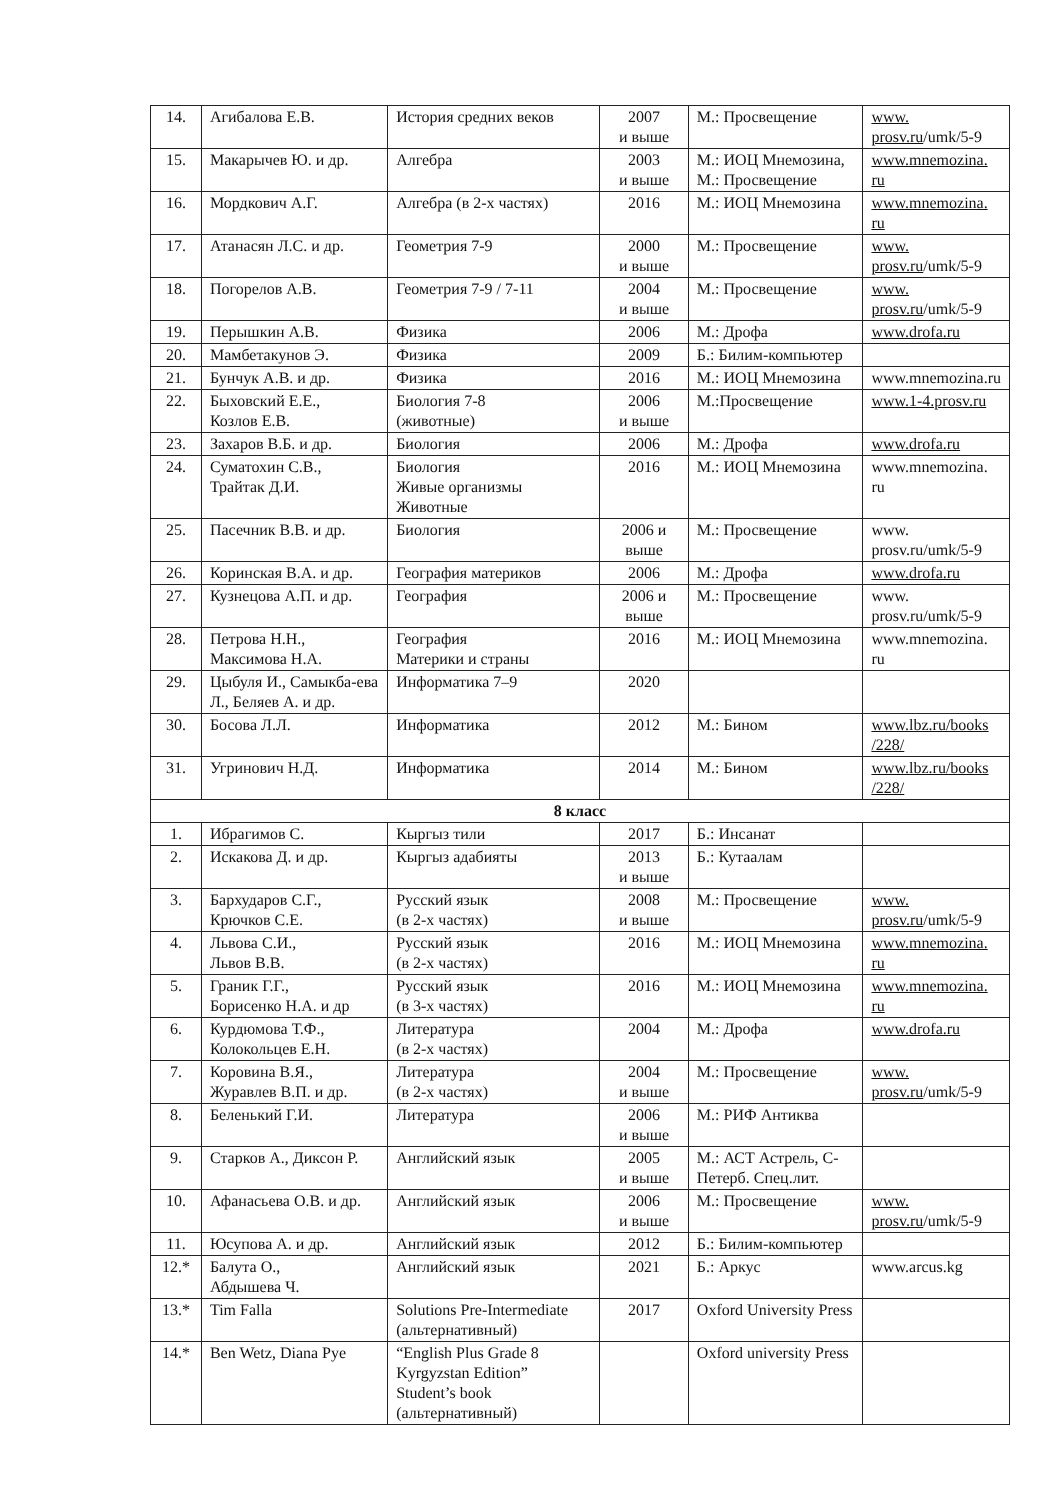| 14. | Агибалова Е.В. | История средних веков | 2007 и выше | М.: Просвещение | www. prosv.ru /umk/5-9 |
| 15. | Макарычев Ю. и др. | Алгебра | 2003 и выше | М.: ИОЦ Мнемозина, М.: Просвещение | www.mnemozina. ru |
| 16. | Мордкович А.Г. | Алгебра (в 2-х частях) | 2016 | М.: ИОЦ Мнемозина | www.mnemozina. ru |
| 17. | Атанасян Л.С. и др. | Геометрия 7-9 | 2000 и выше | М.: Просвещение | www. prosv.ru /umk/5-9 |
| 18. | Погорелов А.В. | Геометрия 7-9 / 7-11 | 2004 и выше | М.: Просвещение | www. prosv.ru /umk/5-9 |
| 19. | Перышкин А.В. | Физика | 2006 | М.: Дрофа | www.drofa.ru |
| 20. | Мамбетакунов Э. | Физика | 2009 | Б.: Билим-компьютер | |
| 21. | Бунчук А.В. и др. | Физика | 2016 | М.: ИОЦ Мнемозина | www.mnemozina.ru |
| 22. | Быховский Е.Е., Козлов Е.В. | Биология 7-8 (животные) | 2006 и выше | М.:Просвещение | www.1-4.prosv.ru |
| 23. | Захаров В.Б. и др. | Биология | 2006 | М.: Дрофа | www.drofa.ru |
| 24. | Суматохин С.В., Трайтак Д.И. | Биология Живые организмы Животные | 2016 | М.: ИОЦ Мнемозина | www.mnemozina. ru |
| 25. | Пасечник В.В. и др. | Биология | 2006 и выше | М.: Просвещение | www. prosv.ru/umk/5-9 |
| 26. | Коринская В.А. и др. | География материков | 2006 | М.: Дрофа | www.drofa.ru |
| 27. | Кузнецова А.П. и др. | География | 2006 и выше | М.: Просвещение | www. prosv.ru/umk/5-9 |
| 28. | Петрова Н.Н., Максимова Н.А. | География Материки и страны | 2016 | М.: ИОЦ Мнемозина | www.mnemozina. ru |
| 29. | Цыбуля И., Самыкба-ева Л., Беляев А. и др. | Информатика 7–9 | 2020 | | |
| 30. | Босова Л.Л. | Информатика | 2012 | М.: Бином | www.lbz.ru/books /228/ |
| 31. | Угринович Н.Д. | Информатика | 2014 | М.: Бином | www.lbz.ru/books /228/ |
| 8 класс | | | | | |
| 1. | Ибрагимов С. | Кыргыз тили | 2017 | Б.: Инсанат | |
| 2. | Искакова Д. и др. | Кыргыз адабияты | 2013 и выше | Б.: Кутаалам | |
| 3. | Бархударов С.Г., Крючков С.Е. | Русский язык (в 2-х частях) | 2008 и выше | М.: Просвещение | www. prosv.ru /umk/5-9 |
| 4. | Львова С.И., Львов В.В. | Русский язык (в 2-х частях) | 2016 | М.: ИОЦ Мнемозина | www.mnemozina. ru |
| 5. | Граник Г.Г., Борисенко Н.А. и др | Русский язык (в 3-х частях) | 2016 | М.: ИОЦ Мнемозина | www.mnemozina. ru |
| 6. | Курдюмова Т.Ф., Колокольцев Е.Н. | Литература (в 2-х частях) | 2004 | М.: Дрофа | www.drofa.ru |
| 7. | Коровина В.Я., Журавлев В.П. и др. | Литература (в 2-х частях) | 2004 и выше | М.: Просвещение | www. prosv.ru /umk/5-9 |
| 8. | Беленький Г.И. | Литература | 2006 и выше | М.: РИФ Антиква | |
| 9. | Старков А., Диксон Р. | Английский язык | 2005 и выше | М.: АСТ Астрель, С-Петерб. Спец.лит. | |
| 10. | Афанасьева О.В. и др. | Английский язык | 2006 и выше | М.: Просвещение | www. prosv.ru /umk/5-9 |
| 11. | Юсупова А. и др. | Английский язык | 2012 | Б.: Билим-компьютер | |
| 12.* | Балута О., Абдышева Ч. | Английский язык | 2021 | Б.: Аркус | www.arcus.kg |
| 13.* | Tim Falla | Solutions Pre-Intermediate (альтернативный) | 2017 | Oxford University Press | |
| 14.* | Ben Wetz, Diana Pye | “English Plus Grade 8 Kyrgyzstan Edition” Student’s book (альтернативный) | | Oxford university Press | |